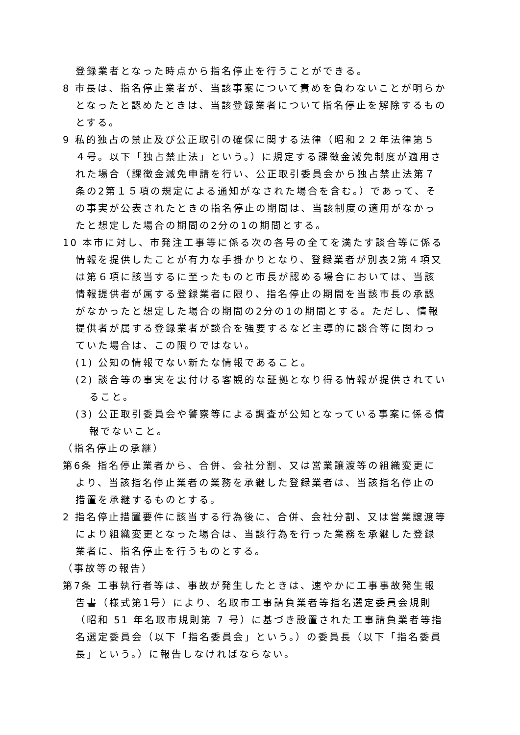登録業者となった時点から指名停止を行うことができる。
8 市長は、指名停止業者が、当該事案について責めを負わないことが明らかとなったと認めたときは、当該登録業者について指名停止を解除するものとする。
9 私的独占の禁止及び公正取引の確保に関する法律（昭和２２年法律第５４号。以下「独占禁止法」という。）に規定する課徴金減免制度が適用された場合（課徴金減免申請を行い、公正取引委員会から独占禁止法第７条の2第１５項の規定による通知がなされた場合を含む。）であって、その事実が公表されたときの指名停止の期間は、当該制度の適用がなかったと想定した場合の期間の2分の1の期間とする。
10 本市に対し、市発注工事等に係る次の各号の全てを満たす談合等に係る情報を提供したことが有力な手掛かりとなり、登録業者が別表2第４項又は第６項に該当するに至ったものと市長が認める場合においては、当該情報提供者が属する登録業者に限り、指名停止の期間を当該市長の承認がなかったと想定した場合の期間の2分の1の期間とする。ただし、情報提供者が属する登録業者が談合を強要するなど主導的に談合等に関わっていた場合は、この限りではない。
(1) 公知の情報でない新たな情報であること。
(2) 談合等の事実を裏付ける客観的な証拠となり得る情報が提供されていること。
(3) 公正取引委員会や警察等による調査が公知となっている事案に係る情報でないこと。
（指名停止の承継）
第6条 指名停止業者から、合併、会社分割、又は営業譲渡等の組織変更により、当該指名停止業者の業務を承継した登録業者は、当該指名停止の措置を承継するものとする。
2 指名停止措置要件に該当する行為後に、合併、会社分割、又は営業譲渡等により組織変更となった場合は、当該行為を行った業務を承継した登録業者に、指名停止を行うものとする。
（事故等の報告）
第7条 工事執行者等は、事故が発生したときは、速やかに工事事故発生報告書（様式第1号）により、名取市工事請負業者等指名選定委員会規則（昭和 51 年名取市規則第 7 号）に基づき設置された工事請負業者等指名選定委員会（以下「指名委員会」という。）の委員長（以下「指名委員長」という。）に報告しなければならない。